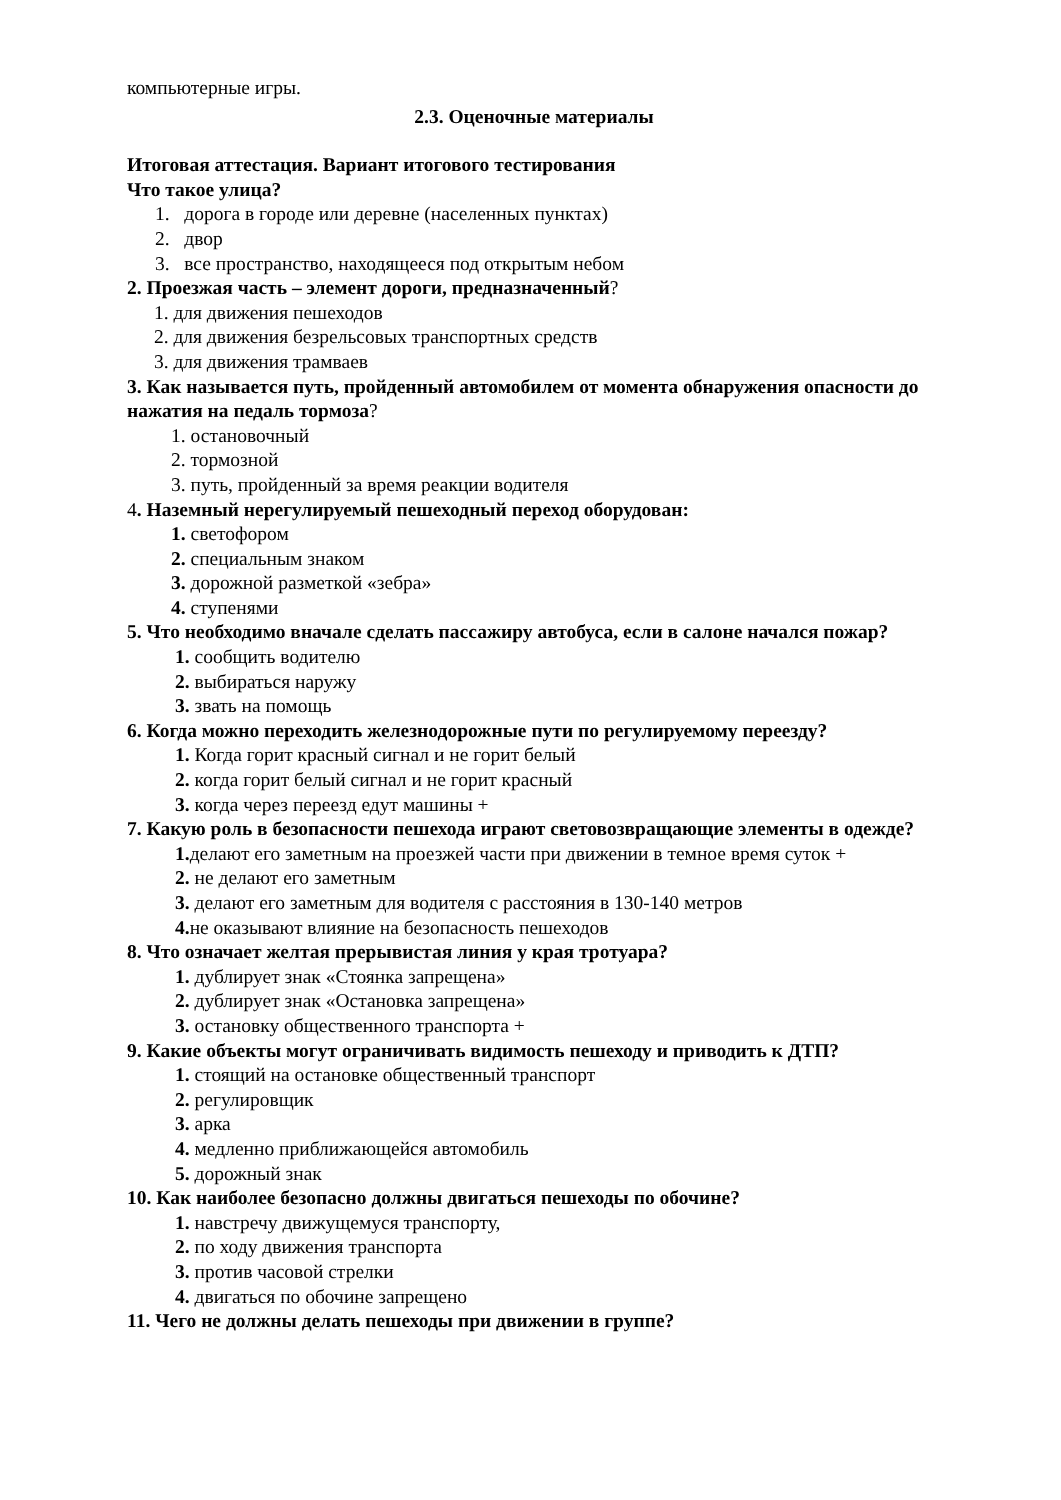компьютерные игры.
2.3. Оценочные материалы
Итоговая аттестация. Вариант итогового тестирования
Что такое улица?
1. дорога в городе или деревне (населенных пунктах)
2. двор
3. все пространство, находящееся под открытым небом
2. Проезжая часть – элемент дороги, предназначенный?
1. для движения пешеходов
2. для движения безрельсовых транспортных средств
3. для движения трамваев
3. Как называется путь, пройденный автомобилем от момента обнаружения опасности до нажатия на педаль тормоза?
1. остановочный
2. тормозной
3. путь, пройденный за время реакции водителя
4. Наземный нерегулируемый пешеходный переход оборудован:
1. светофором
2. специальным знаком
3. дорожной разметкой «зебра»
4. ступенями
5. Что необходимо вначале сделать пассажиру автобуса, если в салоне начался пожар?
1. сообщить водителю
2. выбираться наружу
3. звать на помощь
6. Когда можно переходить железнодорожные пути по регулируемому переезду?
1. Когда горит красный сигнал и не горит белый
2. когда горит белый сигнал и не горит красный
3. когда через переезд едут машины +
7. Какую роль в безопасности пешехода играют световозвращающие элементы в одежде?
1. делают его заметным на проезжей части при движении в темное время суток +
2. не делают его заметным
3. делают его заметным для водителя с расстояния в 130-140 метров
4. не оказывают влияние на безопасность пешеходов
8. Что означает желтая прерывистая линия у края тротуара?
1. дублирует знак «Стоянка запрещена»
2. дублирует знак «Остановка запрещена»
3. остановку общественного транспорта +
9. Какие объекты могут ограничивать видимость пешеходу и приводить к ДТП?
1. стоящий на остановке общественный транспорт
2. регулировщик
3. арка
4. медленно приближающейся автомобиль
5. дорожный знак
10. Как наиболее безопасно должны двигаться пешеходы по обочине?
1. навстречу движущемуся транспорту,
2. по ходу движения транспорта
3. против часовой стрелки
4. двигаться по обочине запрещено
11. Чего не должны делать пешеходы при движении в группе?